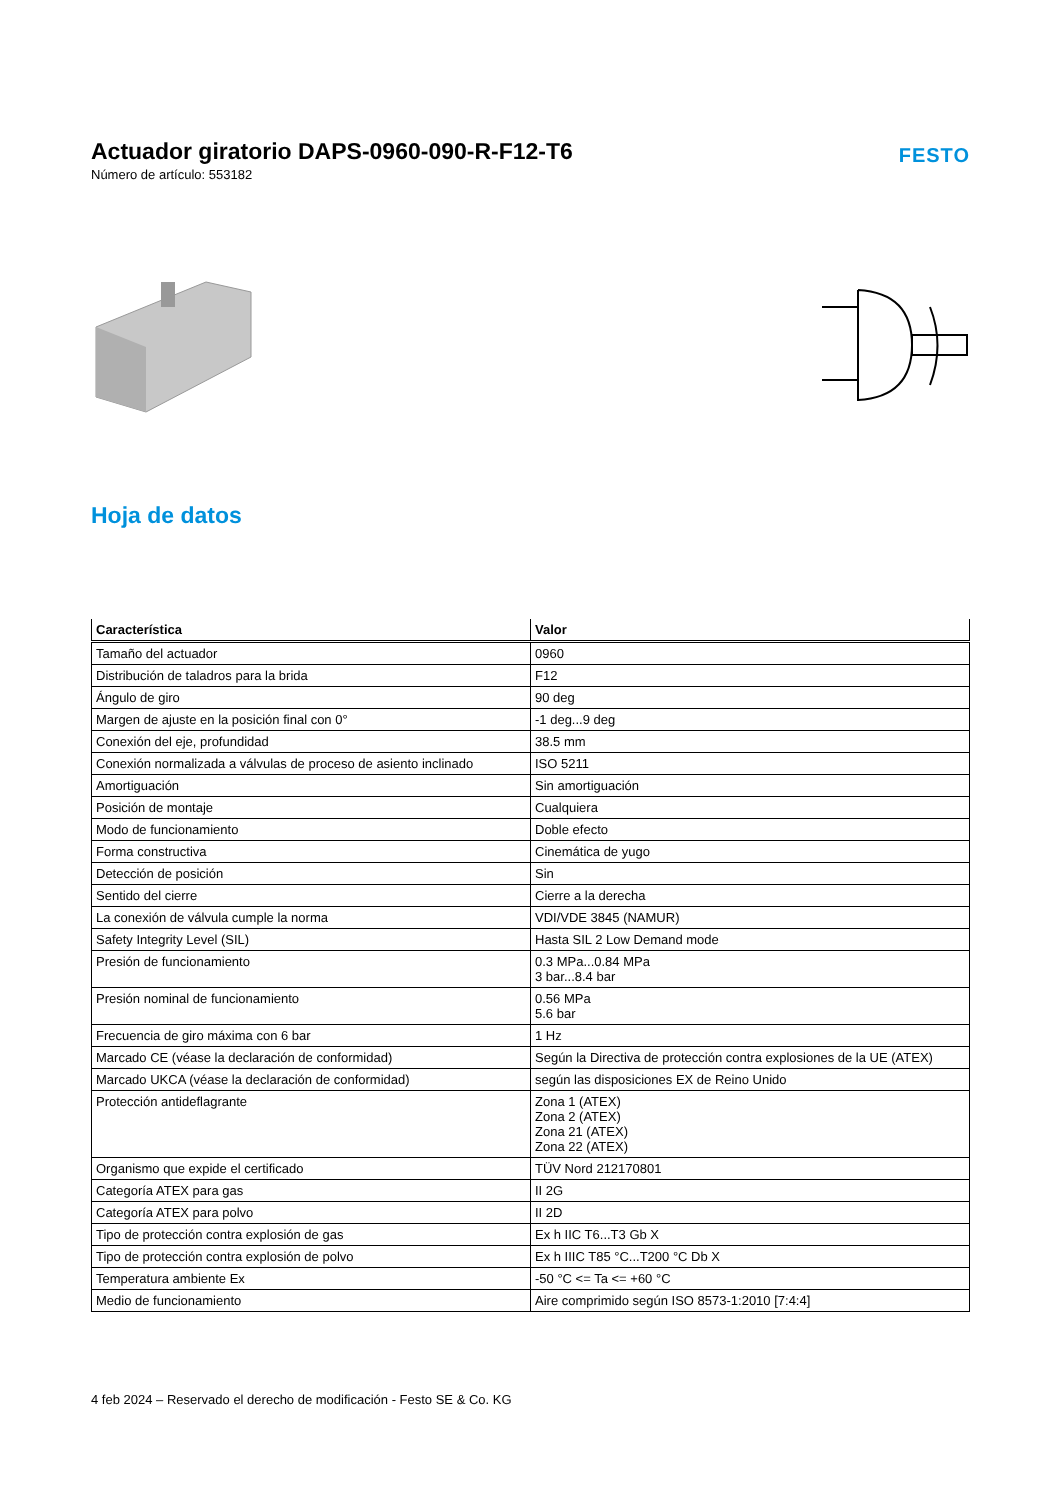Actuador giratorio DAPS-0960-090-R-F12-T6
Número de artículo: 553182
FESTO
Hoja de datos
| Característica | Valor |
| --- | --- |
| Tamaño del actuador | 0960 |
| Distribución de taladros para la brida | F12 |
| Ángulo de giro | 90 deg |
| Margen de ajuste en la posición final con 0° | -1 deg...9 deg |
| Conexión del eje, profundidad | 38.5 mm |
| Conexión normalizada a válvulas de proceso de asiento inclinado | ISO 5211 |
| Amortiguación | Sin amortiguación |
| Posición de montaje | Cualquiera |
| Modo de funcionamiento | Doble efecto |
| Forma constructiva | Cinemática de yugo |
| Detección de posición | Sin |
| Sentido del cierre | Cierre a la derecha |
| La conexión de válvula cumple la norma | VDI/VDE 3845 (NAMUR) |
| Safety Integrity Level (SIL) | Hasta SIL 2 Low Demand mode |
| Presión de funcionamiento | 0.3 MPa...0.84 MPa 3 bar...8.4 bar |
| Presión nominal de funcionamiento | 0.56 MPa 5.6 bar |
| Frecuencia de giro máxima con 6 bar | 1 Hz |
| Marcado CE (véase la declaración de conformidad) | Según la Directiva de protección contra explosiones de la UE (ATEX) |
| Marcado UKCA (véase la declaración de conformidad) | según las disposiciones EX de Reino Unido |
| Protección antideflagrante | Zona 1 (ATEX) Zona 2 (ATEX) Zona 21 (ATEX) Zona 22 (ATEX) |
| Organismo que expide el certificado | TÜV Nord 212170801 |
| Categoría ATEX para gas | II 2G |
| Categoría ATEX para polvo | II 2D |
| Tipo de protección contra explosión de gas | Ex h IIC T6...T3 Gb X |
| Tipo de protección contra explosión de polvo | Ex h IIIC T85 °C...T200 °C Db X |
| Temperatura ambiente Ex | -50 °C <= Ta <= +60 °C |
| Medio de funcionamiento | Aire comprimido según ISO 8573-1:2010 [7:4:4] |
4 feb 2024 – Reservado el derecho de modificación - Festo SE & Co. KG